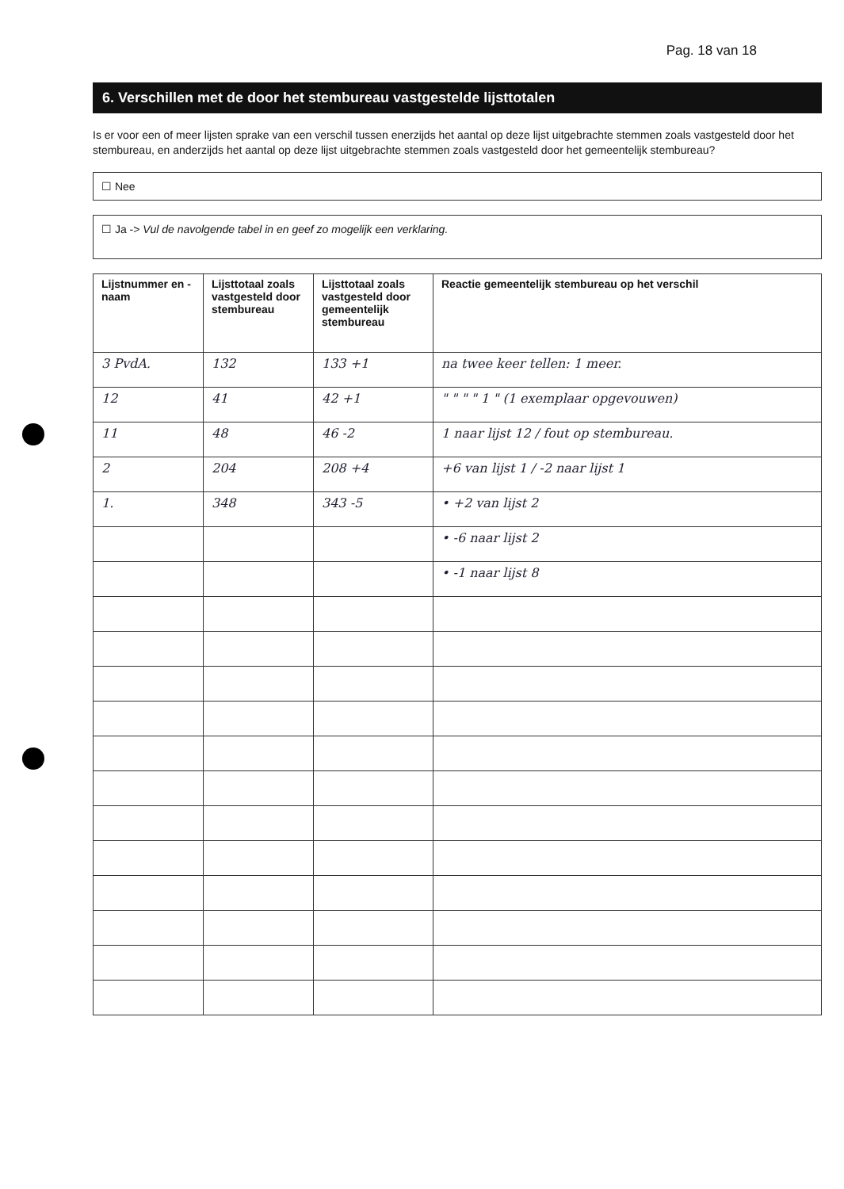Pag. 18 van 18
6. Verschillen met de door het stembureau vastgestelde lijsttotalen
Is er voor een of meer lijsten sprake van een verschil tussen enerzijds het aantal op deze lijst uitgebrachte stemmen zoals vastgesteld door het stembureau, en anderzijds het aantal op deze lijst uitgebrachte stemmen zoals vastgesteld door het gemeentelijk stembureau?
☐ Nee
☐ Ja -> Vul de navolgende tabel in en geef zo mogelijk een verklaring.
| Lijstnummer en -naam | Lijsttotaal zoals vastgesteld door stembureau | Lijsttotaal zoals vastgesteld door gemeentelijk stembureau | Reactie gemeentelijk stembureau op het verschil |
| --- | --- | --- | --- |
| 3 PvdA. | 132 | 133 +1 | na twee keer tellen: 1 meer. |
| 12 | 41 | 42 +1 | " " " " 1 " (1 exemplaar opgevouwen) |
| 11 | 48 | 46 -2 | 1 naar lijst 12 / fout op stembureau. |
| 2 | 204 | 208 +4 | +6 van lijst 1 / -2 naar lijst 1 |
| 1. | 348 | 343 -5 | • +2 van lijst 2 |
| | | | • -6 naar lijst 2 |
| | | | • -1 naar lijst 8 |